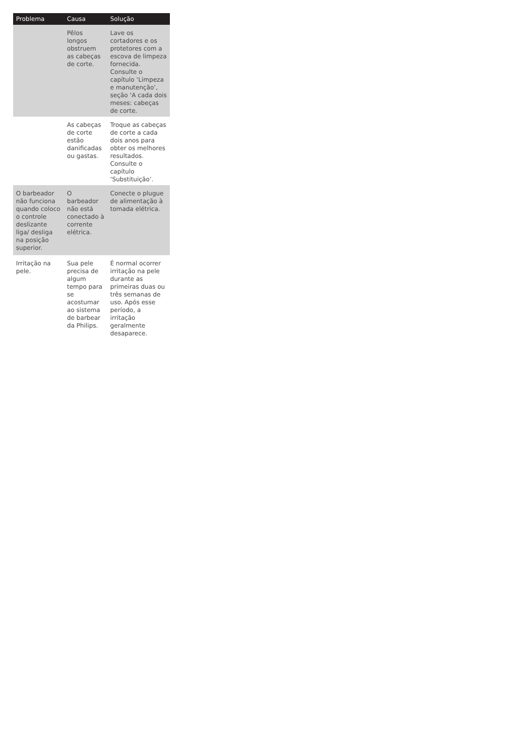| Problema | Causa | Solução |
| --- | --- | --- |
| | Pêlos longos obstruem as cabeças de corte. | Lave os cortadores e os protetores com a escova de limpeza fornecida. Consulte o capítulo ‘Limpeza e manutenção’, seção ‘A cada dois meses: cabeças de corte. |
| | As cabeças de corte estão danificadas ou gastas. | Troque as cabeças de corte a cada dois anos para obter os melhores resultados. Consulte o capítulo ‘Substituição’. |
| O barbeador não funciona quando coloco o controle deslizante liga/ desliga na posição superior. | O barbeador não está conectado à corrente elétrica. | Conecte o plugue de alimentação à tomada elétrica. |
| Irritação na pele. | Sua pele precisa de algum tempo para se acostumar ao sistema de barbear da Philips. | É normal ocorrer irritação na pele durante as primeiras duas ou três semanas de uso. Após esse período, a irritação geralmente desaparece. |